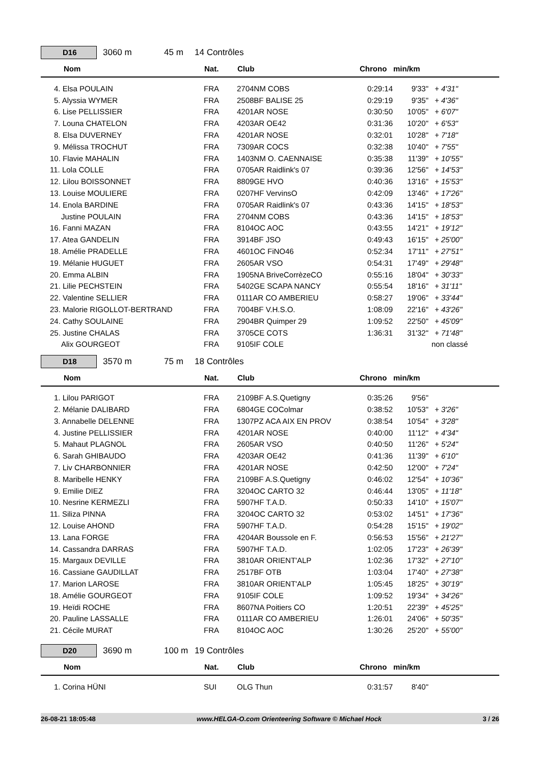D16
3060 m 45 m 14 Contrôles
| Nom | Nat. | Club | Chrono | min/km | |
| --- | --- | --- | --- | --- | --- |
| 4. Elsa POULAIN | FRA | 2704NM COBS | 0:29:14 | 9'33" | + 4'31" |
| 5. Alyssia WYMER | FRA | 2508BF BALISE 25 | 0:29:19 | 9'35" | + 4'36" |
| 6. Lise PELLISSIER | FRA | 4201AR NOSE | 0:30:50 | 10'05" | + 6'07" |
| 7. Louna CHATELON | FRA | 4203AR OE42 | 0:31:36 | 10'20" | + 6'53" |
| 8. Elsa DUVERNEY | FRA | 4201AR NOSE | 0:32:01 | 10'28" | + 7'18" |
| 9. Mélissa TROCHUT | FRA | 7309AR COCS | 0:32:38 | 10'40" | + 7'55" |
| 10. Flavie MAHALIN | FRA | 1403NM O. CAENNAISE | 0:35:38 | 11'39" | + 10'55" |
| 11. Lola COLLE | FRA | 0705AR Raidlink's 07 | 0:39:36 | 12'56" | + 14'53" |
| 12. Lilou BOISSONNET | FRA | 8809GE HVO | 0:40:36 | 13'16" | + 15'53" |
| 13. Louise MOULIERE | FRA | 0207HF VervinsO | 0:42:09 | 13'46" | + 17'26" |
| 14. Enola BARDINE | FRA | 0705AR Raidlink's 07 | 0:43:36 | 14'15" | + 18'53" |
| Justine POULAIN | FRA | 2704NM COBS | 0:43:36 | 14'15" | + 18'53" |
| 16. Fanni MAZAN | FRA | 8104OC AOC | 0:43:55 | 14'21" | + 19'12" |
| 17. Atea GANDELIN | FRA | 3914BF JSO | 0:49:43 | 16'15" | + 25'00" |
| 18. Amélie PRADELLE | FRA | 4601OC FiNO46 | 0:52:34 | 17'11" | + 27'51" |
| 19. Mélanie HUGUET | FRA | 2605AR VSO | 0:54:31 | 17'49" | + 29'48" |
| 20. Emma ALBIN | FRA | 1905NA BriveCorrèzeCO | 0:55:16 | 18'04" | + 30'33" |
| 21. Lilie PECHSTEIN | FRA | 5402GE SCAPA NANCY | 0:55:54 | 18'16" | + 31'11" |
| 22. Valentine SELLIER | FRA | 0111AR CO AMBERIEU | 0:58:27 | 19'06" | + 33'44" |
| 23. Malorie RIGOLLOT-BERTRAND | FRA | 7004BF V.H.S.O. | 1:08:09 | 22'16" | + 43'26" |
| 24. Cathy SOULAINE | FRA | 2904BR Quimper 29 | 1:09:52 | 22'50" | + 45'09" |
| 25. Justine CHALAS | FRA | 3705CE COTS | 1:36:31 | 31'32" | + 71'48" |
| Alix GOURGEOT | FRA | 9105IF COLE | | | non classé |
D18
3570 m 75 m 18 Contrôles
| Nom | Nat. | Club | Chrono | min/km | |
| --- | --- | --- | --- | --- | --- |
| 1. Lilou PARIGOT | FRA | 2109BF A.S.Quetigny | 0:35:26 | 9'56" | |
| 2. Mélanie DALIBARD | FRA | 6804GE COColmar | 0:38:52 | 10'53" | + 3'26" |
| 3. Annabelle DELENNE | FRA | 1307PZ ACA AIX EN PROV | 0:38:54 | 10'54" | + 3'28" |
| 4. Justine PELLISSIER | FRA | 4201AR NOSE | 0:40:00 | 11'12" | + 4'34" |
| 5. Mahaut PLAGNOL | FRA | 2605AR VSO | 0:40:50 | 11'26" | + 5'24" |
| 6. Sarah GHIBAUDO | FRA | 4203AR OE42 | 0:41:36 | 11'39" | + 6'10" |
| 7. Liv CHARBONNIER | FRA | 4201AR NOSE | 0:42:50 | 12'00" | + 7'24" |
| 8. Maribelle HENKY | FRA | 2109BF A.S.Quetigny | 0:46:02 | 12'54" | + 10'36" |
| 9. Emilie DIEZ | FRA | 3204OC CARTO 32 | 0:46:44 | 13'05" | + 11'18" |
| 10. Nesrine KERMEZLI | FRA | 5907HF T.A.D. | 0:50:33 | 14'10" | + 15'07" |
| 11. Siliza PINNA | FRA | 3204OC CARTO 32 | 0:53:02 | 14'51" | + 17'36" |
| 12. Louise AHOND | FRA | 5907HF T.A.D. | 0:54:28 | 15'15" | + 19'02" |
| 13. Lana FORGE | FRA | 4204AR Boussole en F. | 0:56:53 | 15'56" | + 21'27" |
| 14. Cassandra DARRAS | FRA | 5907HF T.A.D. | 1:02:05 | 17'23" | + 26'39" |
| 15. Margaux DEVILLE | FRA | 3810AR ORIENT'ALP | 1:02:36 | 17'32" | + 27'10" |
| 16. Cassiane GAUDILLAT | FRA | 2517BF OTB | 1:03:04 | 17'40" | + 27'38" |
| 17. Marion LAROSE | FRA | 3810AR ORIENT'ALP | 1:05:45 | 18'25" | + 30'19" |
| 18. Amélie GOURGEOT | FRA | 9105IF COLE | 1:09:52 | 19'34" | + 34'26" |
| 19. Heïdi ROCHE | FRA | 8607NA Poitiers CO | 1:20:51 | 22'39" | + 45'25" |
| 20. Pauline LASSALLE | FRA | 0111AR CO AMBERIEU | 1:26:01 | 24'06" | + 50'35" |
| 21. Cécile MURAT | FRA | 8104OC AOC | 1:30:26 | 25'20" | + 55'00" |
D20
3690 m 100 m 19 Contrôles
| Nom | Nat. | Club | Chrono | min/km | |
| --- | --- | --- | --- | --- | --- |
| 1. Corina HÜNI | SUI | OLG Thun | 0:31:57 | 8'40" | |
26-08-21 18:05:48 www.HELGA-O.com Orienteering Software © Michael Hock 3 / 26